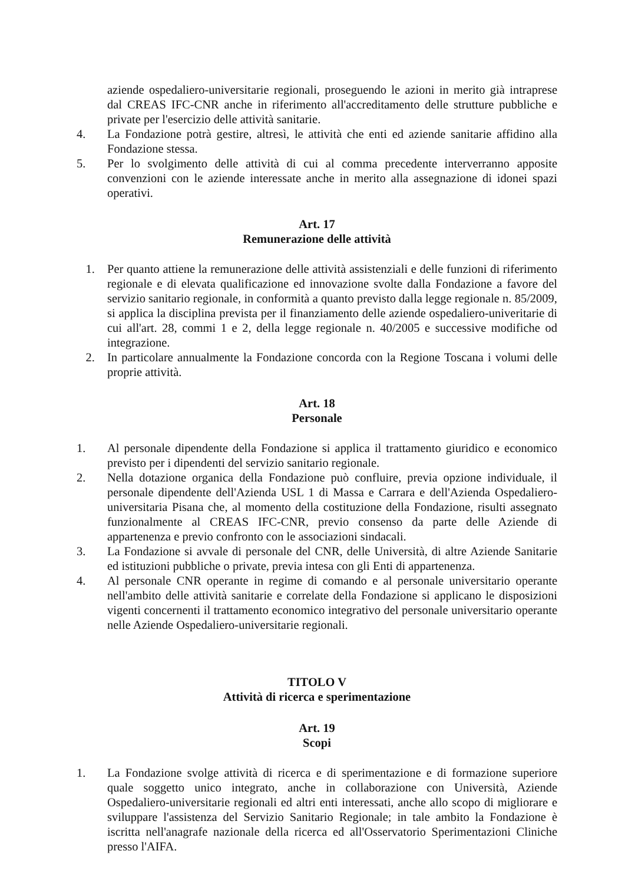aziende ospedaliero-universitarie regionali, proseguendo le azioni in merito già intraprese dal CREAS IFC-CNR anche in riferimento all'accreditamento delle strutture pubbliche e private per l'esercizio delle attività sanitarie.
4. La Fondazione potrà gestire, altresì, le attività che enti ed aziende sanitarie affidino alla Fondazione stessa.
5. Per lo svolgimento delle attività di cui al comma precedente interverranno apposite convenzioni con le aziende interessate anche in merito alla assegnazione di idonei spazi operativi.
Art. 17
Remunerazione delle attività
1. Per quanto attiene la remunerazione delle attività assistenziali e delle funzioni di riferimento regionale e di elevata qualificazione ed innovazione svolte dalla Fondazione a favore del servizio sanitario regionale, in conformità a quanto previsto dalla legge regionale n. 85/2009, si applica la disciplina prevista per il finanziamento delle aziende ospedaliero-univeritarie di cui all'art. 28, commi 1 e 2, della legge regionale n. 40/2005 e successive modifiche od integrazione.
2. In particolare annualmente la Fondazione concorda con la Regione Toscana i volumi delle proprie attività.
Art. 18
Personale
1. Al personale dipendente della Fondazione si applica il trattamento giuridico e economico previsto per i dipendenti del servizio sanitario regionale.
2. Nella dotazione organica della Fondazione può confluire, previa opzione individuale, il personale dipendente dell'Azienda USL 1 di Massa e Carrara e dell'Azienda Ospedaliero-universitaria Pisana che, al momento della costituzione della Fondazione, risulti assegnato funzionalmente al CREAS IFC-CNR, previo consenso da parte delle Aziende di appartenenza e previo confronto con le associazioni sindacali.
3. La Fondazione si avvale di personale del CNR, delle Università, di altre Aziende Sanitarie ed istituzioni pubbliche o private, previa intesa con gli Enti di appartenenza.
4. Al personale CNR operante in regime di comando e al personale universitario operante nell'ambito delle attività sanitarie e correlate della Fondazione si applicano le disposizioni vigenti concernenti il trattamento economico integrativo del personale universitario operante nelle Aziende Ospedaliero-universitarie regionali.
TITOLO V
Attività di ricerca e sperimentazione
Art. 19
Scopi
1. La Fondazione svolge attività di ricerca e di sperimentazione e di formazione superiore quale soggetto unico integrato, anche in collaborazione con Università, Aziende Ospedaliero-universitarie regionali ed altri enti interessati, anche allo scopo di migliorare e sviluppare l'assistenza del Servizio Sanitario Regionale; in tale ambito la Fondazione è iscritta nell'anagrafe nazionale della ricerca ed all'Osservatorio Sperimentazioni Cliniche presso l'AIFA.